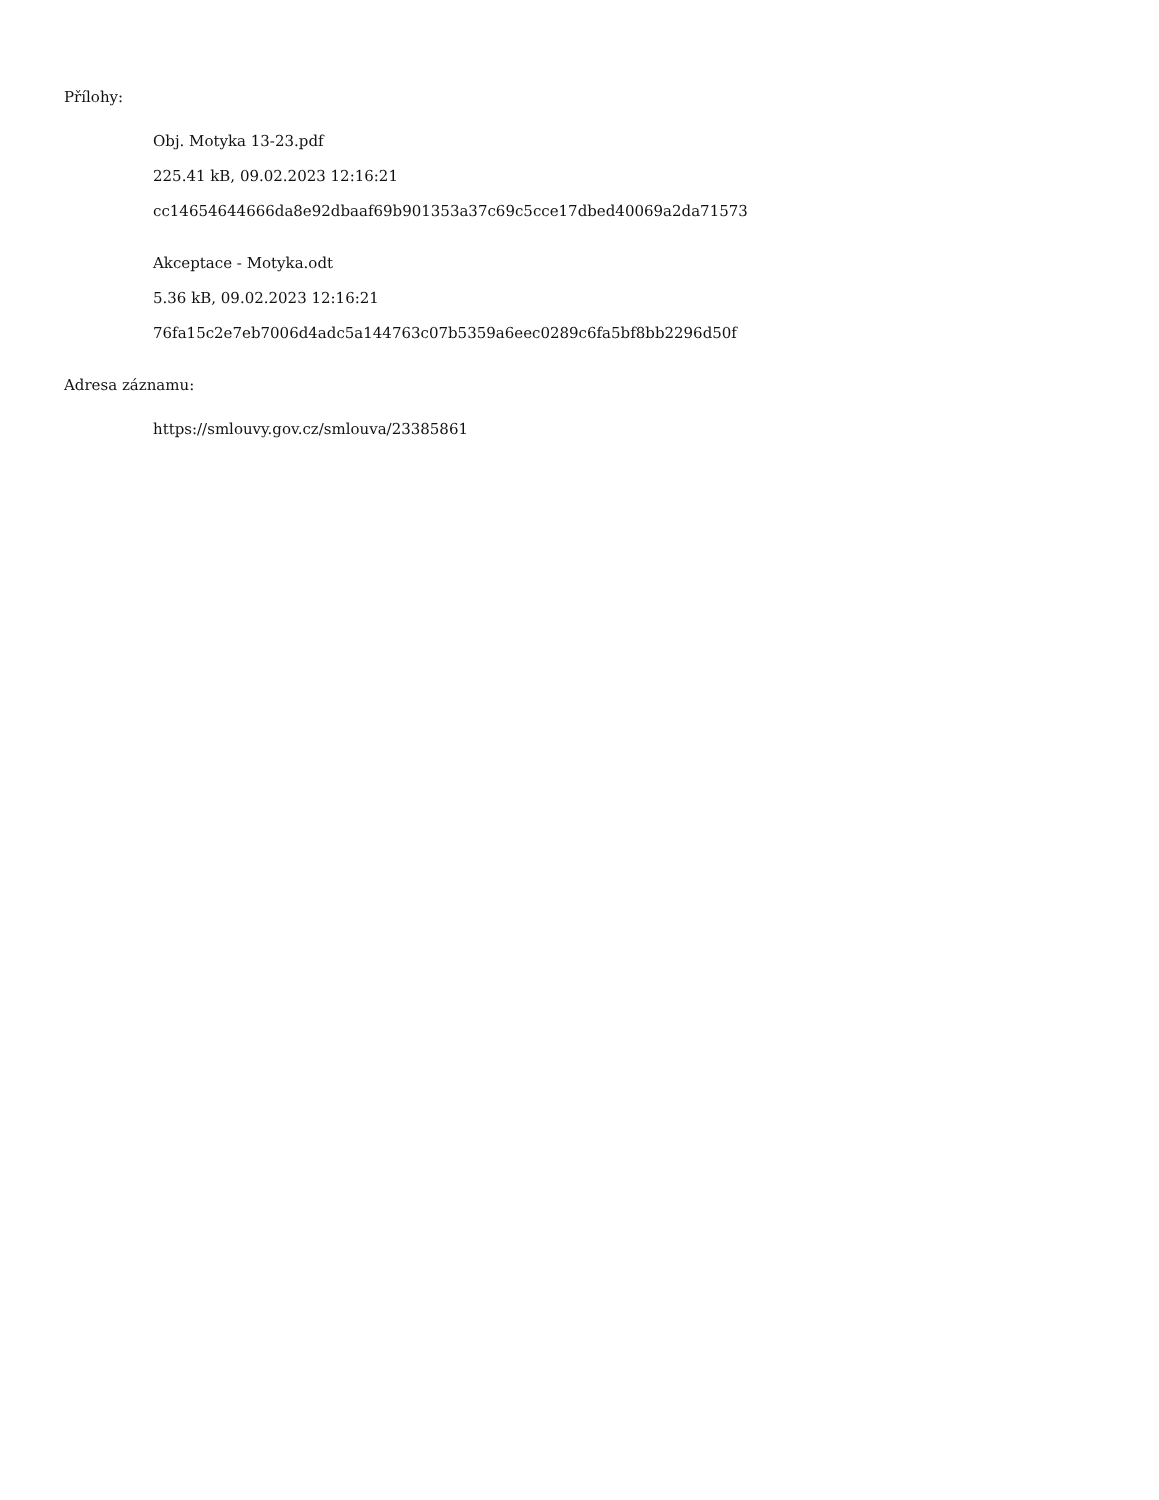Přílohy:
Obj. Motyka 13-23.pdf
225.41 kB, 09.02.2023 12:16:21
cc14654644666da8e92dbaaf69b901353a37c69c5cce17dbed40069a2da71573
Akceptace - Motyka.odt
5.36 kB, 09.02.2023 12:16:21
76fa15c2e7eb7006d4adc5a144763c07b5359a6eec0289c6fa5bf8bb2296d50f
Adresa záznamu:
https://smlouvy.gov.cz/smlouva/23385861